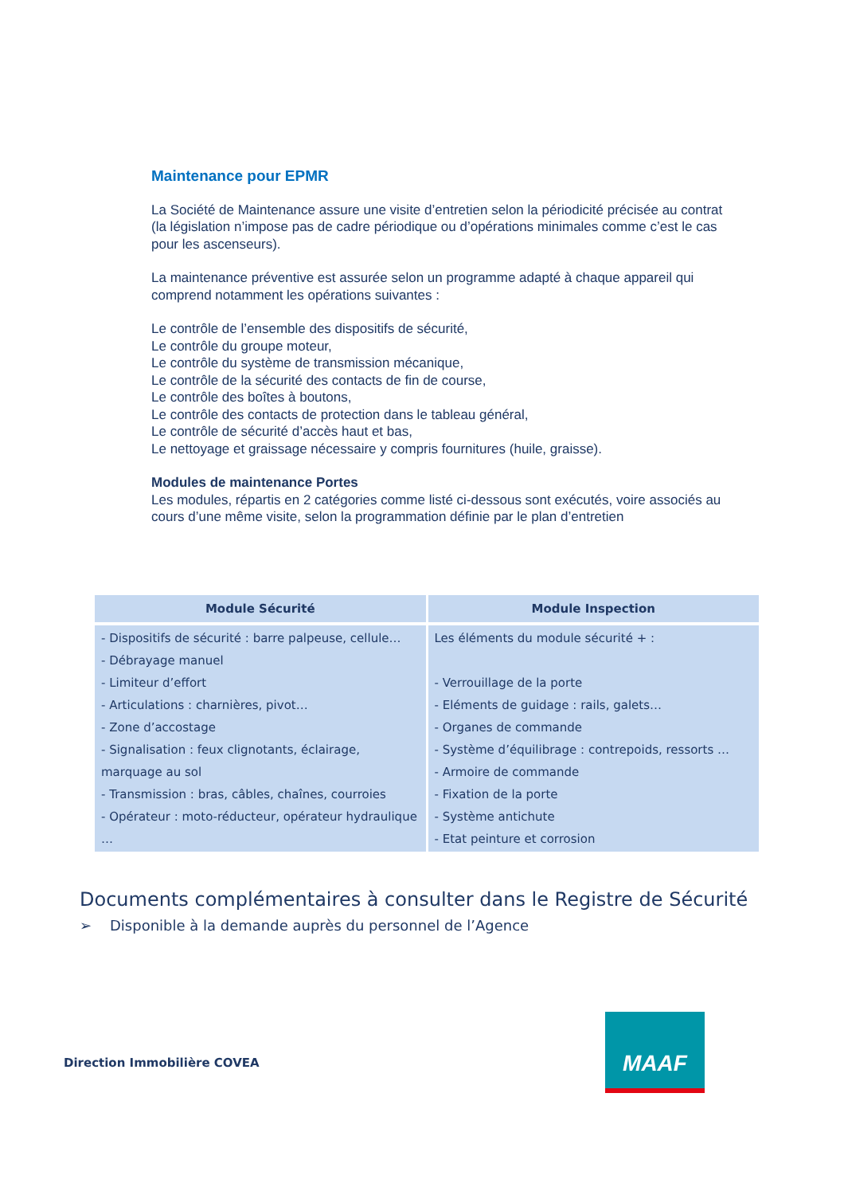Maintenance pour EPMR
La Société de Maintenance assure une visite d’entretien selon la périodicité précisée au contrat (la législation n’impose pas de cadre périodique ou d’opérations minimales comme c’est le cas pour les ascenseurs).
La maintenance préventive est assurée selon un programme adapté à chaque appareil qui comprend notamment les opérations suivantes :
Le contrôle de l’ensemble des dispositifs de sécurité,
Le contrôle du groupe moteur,
Le contrôle du système de transmission mécanique,
Le contrôle de la sécurité des contacts de fin de course,
Le contrôle des boîtes à boutons,
Le contrôle des contacts de protection dans le tableau général,
Le contrôle de sécurité d’accès haut et bas,
Le nettoyage et graissage nécessaire y compris fournitures (huile, graisse).
Modules de maintenance Portes
Les modules, répartis en 2 catégories comme listé ci-dessous sont exécutés, voire associés au cours d’une même visite, selon la programmation définie par le plan d’entretien
| Module Sécurité | Module Inspection |
| --- | --- |
| - Dispositifs de sécurité : barre palpeuse, cellule… - Débrayage manuel - Limiteur d’effort - Articulations : charnières, pivot… - Zone d’accostage - Signalisation : feux clignotants, éclairage, marquage au sol - Transmission : bras, câbles, chaînes, courroies - Opérateur : moto-réducteur, opérateur hydraulique … | Les éléments du module sécurité + : - Verrouillage de la porte - Eléments de guidage : rails, galets… - Organes de commande - Système d’équilibrage : contrepoids, ressorts … - Armoire de commande - Fixation de la porte - Système antichute - Etat peinture et corrosion |
Documents complémentaires à consulter dans le Registre de Sécurité
➢ Disponible à la demande auprès du personnel de l’Agence
Direction Immobilière COVEA
MAAF